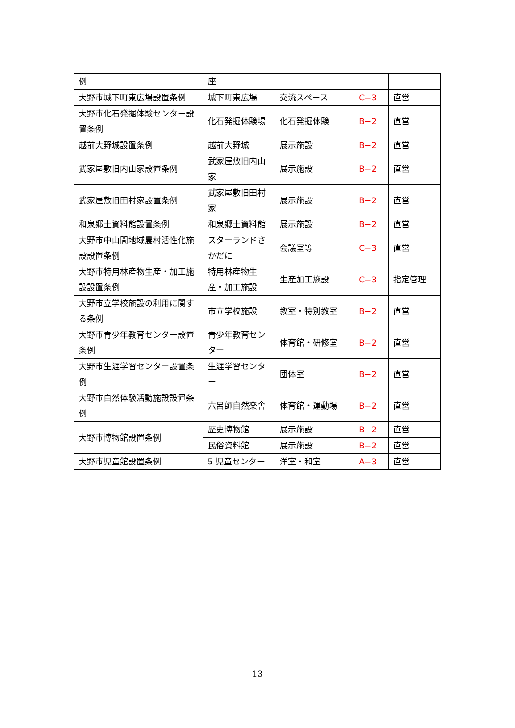| 例 | 座 | | | |
| 大野市城下町東広場設置条例 | 城下町東広場 | 交流スペース | C−3 | 直営 |
| 大野市化石発掘体験センター設置条例 | 化石発掘体験場 | 化石発掘体験 | B−2 | 直営 |
| 越前大野城設置条例 | 越前大野城 | 展示施設 | B−2 | 直営 |
| 武家屋敷旧内山家設置条例 | 武家屋敷旧内山家 | 展示施設 | B−2 | 直営 |
| 武家屋敷旧田村家設置条例 | 武家屋敷旧田村家 | 展示施設 | B−2 | 直営 |
| 和泉郷土資料館設置条例 | 和泉郷土資料館 | 展示施設 | B−2 | 直営 |
| 大野市中山間地域農村活性化施設設置条例 | スターランドさかだに | 会議室等 | C−3 | 直営 |
| 大野市特用林産物生産・加工施設設置条例 | 特用林産物生産・加工施設 | 生産加工施設 | C−3 | 指定管理 |
| 大野市立学校施設の利用に関する条例 | 市立学校施設 | 教室・特別教室 | B−2 | 直営 |
| 大野市青少年教育センター設置条例 | 青少年教育センター | 体育館・研修室 | B−2 | 直営 |
| 大野市生涯学習センター設置条例 | 生涯学習センター | 団体室 | B−2 | 直営 |
| 大野市自然体験活動施設設置条例 | 六呂師自然楽舎 | 体育館・運動場 | B−2 | 直営 |
| 大野市博物館設置条例 | 歴史博物館 | 展示施設 | B−2 | 直営 |
| | 民俗資料館 | 展示施設 | B−2 | 直営 |
| 大野市児童館設置条例 | 5 児童センター | 洋室・和室 | A−3 | 直営 |
13